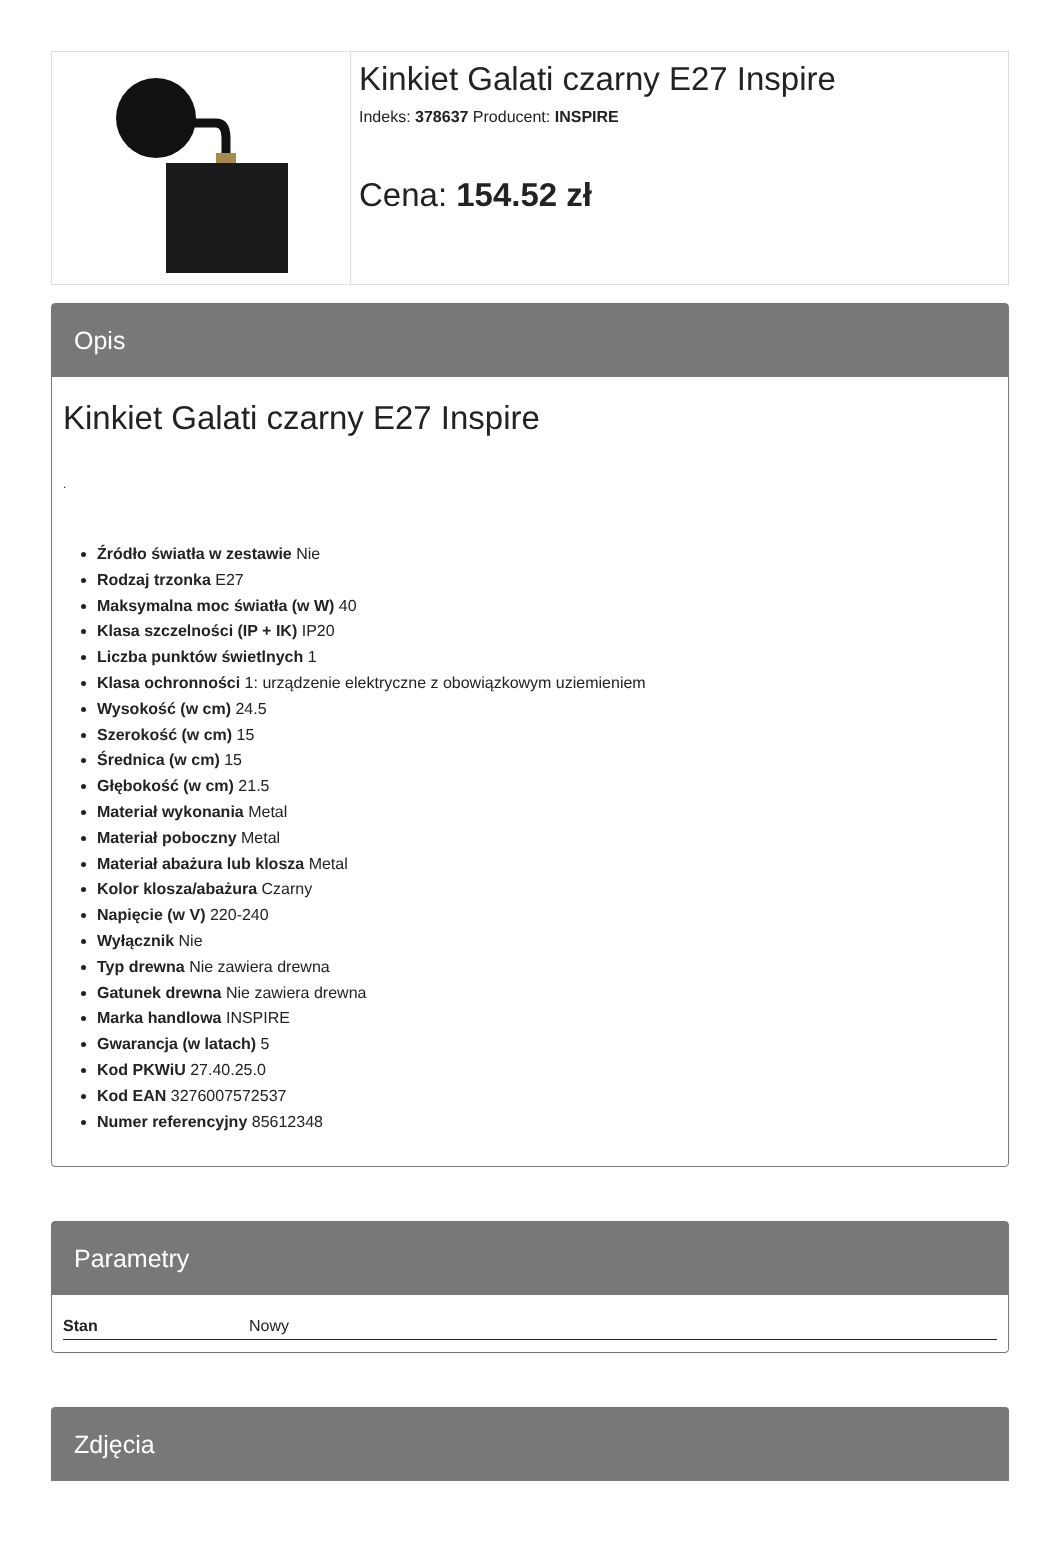Kinkiet Galati czarny E27 Inspire
Indeks: 378637 Producent: INSPIRE
Cena: 154.52 zł
Opis
Kinkiet Galati czarny E27 Inspire
.
Źródło światła w zestawie Nie
Rodzaj trzonka E27
Maksymalna moc światła (w W) 40
Klasa szczelności (IP + IK) IP20
Liczba punktów świetlnych 1
Klasa ochronności 1: urządzenie elektryczne z obowiązkowym uziemieniem
Wysokość (w cm) 24.5
Szerokość (w cm) 15
Średnica (w cm) 15
Głębokość (w cm) 21.5
Materiał wykonania Metal
Materiał poboczny Metal
Materiał abażura lub klosza Metal
Kolor klosza/abażura Czarny
Napięcie (w V) 220-240
Wyłącznik Nie
Typ drewna Nie zawiera drewna
Gatunek drewna Nie zawiera drewna
Marka handlowa INSPIRE
Gwarancja (w latach) 5
Kod PKWiU 27.40.25.0
Kod EAN 3276007572537
Numer referencyjny 85612348
Parametry
| Stan | Nowy |
Zdjęcia